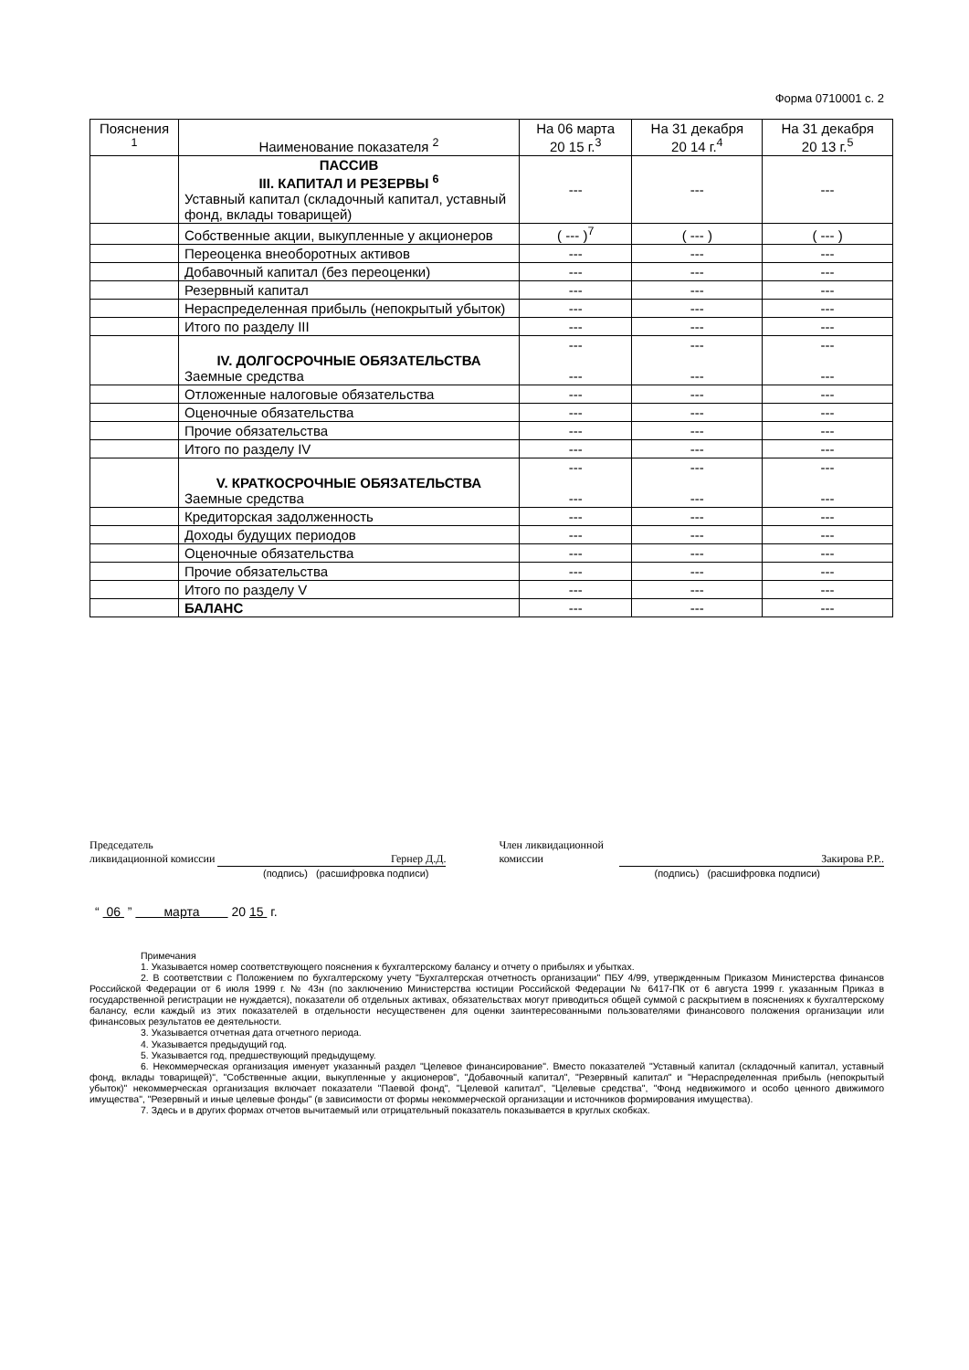Форма 0710001 с. 2
| Пояснения <sup>1</sup> | Наименование показателя <sup>2</sup> | На 06 марта 20 15 г.<sup>3</sup> | На 31 декабря 20 14 г.<sup>4</sup> | На 31 декабря 20 13 г.<sup>5</sup> |
| --- | --- | --- | --- | --- |
| | ПАССИВ III. КАПИТАЛ И РЕЗЕРВЫ <sup>6</sup> Уставный капитал (складочный капитал, уставный фонд, вклады товарищей) | --- | --- | --- |
| | Собственные акции, выкупленные у акционеров | ( --- )<sup>7</sup> | ( --- ) | ( --- ) |
| | Переоценка внеоборотных активов | --- | --- | --- |
| | Добавочный капитал (без переоценки) | --- | --- | --- |
| | Резервный капитал | --- | --- | --- |
| | Нераспределенная прибыль (непокрытый убыток) | --- | --- | --- |
| | Итого по разделу III | --- | --- | --- |
| | IV. ДОЛГОСРОЧНЫЕ ОБЯЗАТЕЛЬСТВА Заемные средства | --- --- | --- --- | --- --- |
| | Отложенные налоговые обязательства | --- | --- | --- |
| | Оценочные обязательства | --- | --- | --- |
| | Прочие обязательства | --- | --- | --- |
| | Итого по разделу IV | --- | --- | --- |
| | V. КРАТКОСРОЧНЫЕ ОБЯЗАТЕЛЬСТВА Заемные средства | --- --- | --- --- | --- --- |
| | Кредиторская задолженность | --- | --- | --- |
| | Доходы будущих периодов | --- | --- | --- |
| | Оценочные обязательства | --- | --- | --- |
| | Прочие обязательства | --- | --- | --- |
| | Итого по разделу V | --- | --- | --- |
| | БАЛАНС | --- | --- | --- |
Председатель
ликвидационной комиссии Гернер Д.Д.
(подпись) (расшифровка подписи)
Член ликвидационной
комиссии Закирова Р.Р..
(подпись) (расшифровка подписи)
“ 06 ” марта 20 15 г.
Примечания
1. Указывается номер соответствующего пояснения к бухгалтерскому балансу и отчету о прибылях и убытках.
2. В соответствии с Положением по бухгалтерскому учету "Бухгалтерская отчетность организации" ПБУ 4/99, утвержденным Приказом Министерства финансов Российской Федерации от 6 июля 1999 г. № 43н (по заключению Министерства юстиции Российской Федерации № 6417-ПК от 6 августа 1999 г. указанным Приказ в государственной регистрации не нуждается), показатели об отдельных активах, обязательствах могут приводиться общей суммой с раскрытием в пояснениях к бухгалтерскому балансу, если каждый из этих показателей в отдельности несущественен для оценки заинтересованными пользователями финансового положения организации или финансовых результатов ее деятельности.
3. Указывается отчетная дата отчетного периода.
4. Указывается предыдущий год.
5. Указывается год, предшествующий предыдущему.
6. Некоммерческая организация именует указанный раздел "Целевое финансирование". Вместо показателей "Уставный капитал (складочный капитал, уставный фонд, вклады товарищей)", "Собственные акции, выкупленные у акционеров", "Добавочный капитал", "Резервный капитал" и "Нераспределенная прибыль (непокрытый убыток)" некоммерческая организация включает показатели "Паевой фонд", "Целевой капитал", "Целевые средства", "Фонд недвижимого и особо ценного движимого имущества", "Резервный и иные целевые фонды" (в зависимости от формы некоммерческой организации и источников формирования имущества).
7. Здесь и в других формах отчетов вычитаемый или отрицательный показатель показывается в круглых скобках.